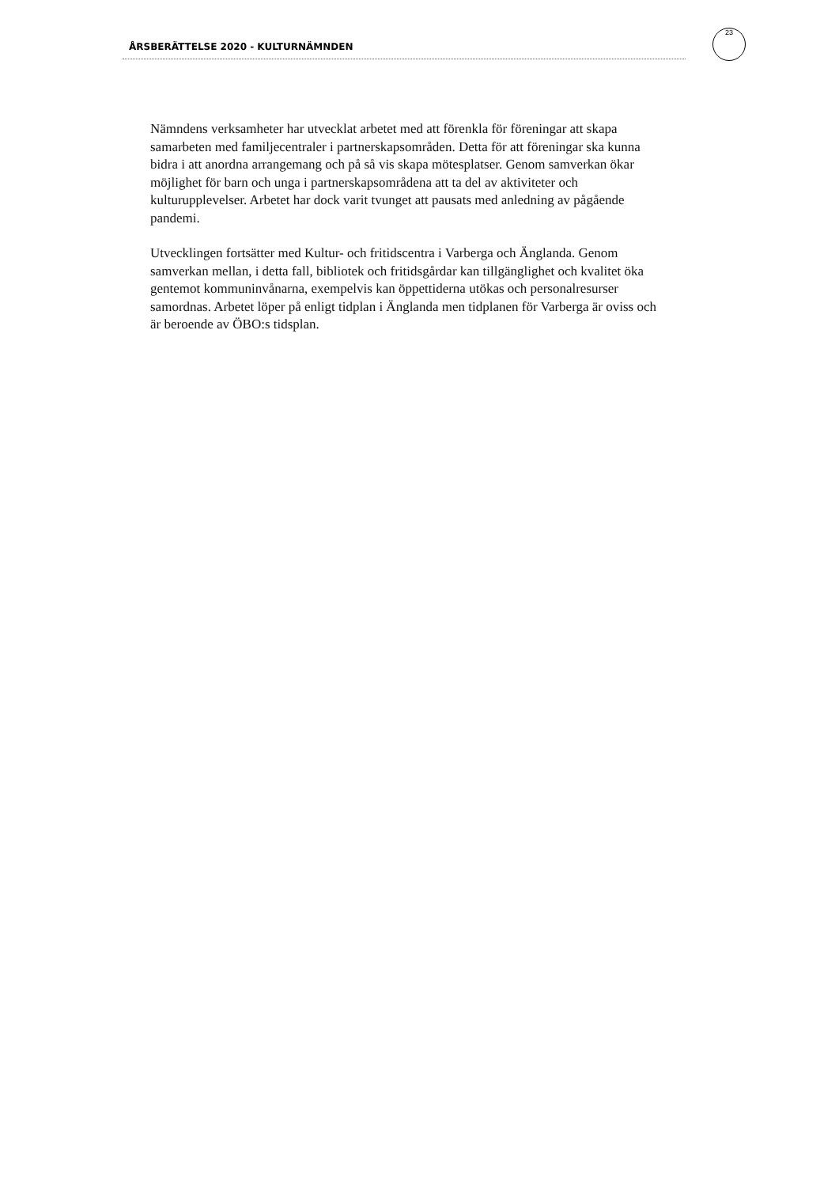ÅRSBERÄTTELSE 2020 - KULTURNÄMNDEN
23
Nämndens verksamheter har utvecklat arbetet med att förenkla för föreningar att skapa samarbeten med familjecentraler i partnerskapsområden. Detta för att föreningar ska kunna bidra i att anordna arrangemang och på så vis skapa mötesplatser. Genom samverkan ökar möjlighet för barn och unga i partnerskapsområdena att ta del av aktiviteter och kulturupplevelser. Arbetet har dock varit tvunget att pausats med anledning av pågående pandemi.
Utvecklingen fortsätter med Kultur- och fritidscentra i Varberga och Änglanda. Genom samverkan mellan, i detta fall, bibliotek och fritidsgårdar kan tillgänglighet och kvalitet öka gentemot kommuninvånarna, exempelvis kan öppettiderna utökas och personalresurser samordnas. Arbetet löper på enligt tidplan i Änglanda men tidplanen för Varberga är oviss och är beroende av ÖBO:s tidsplan.